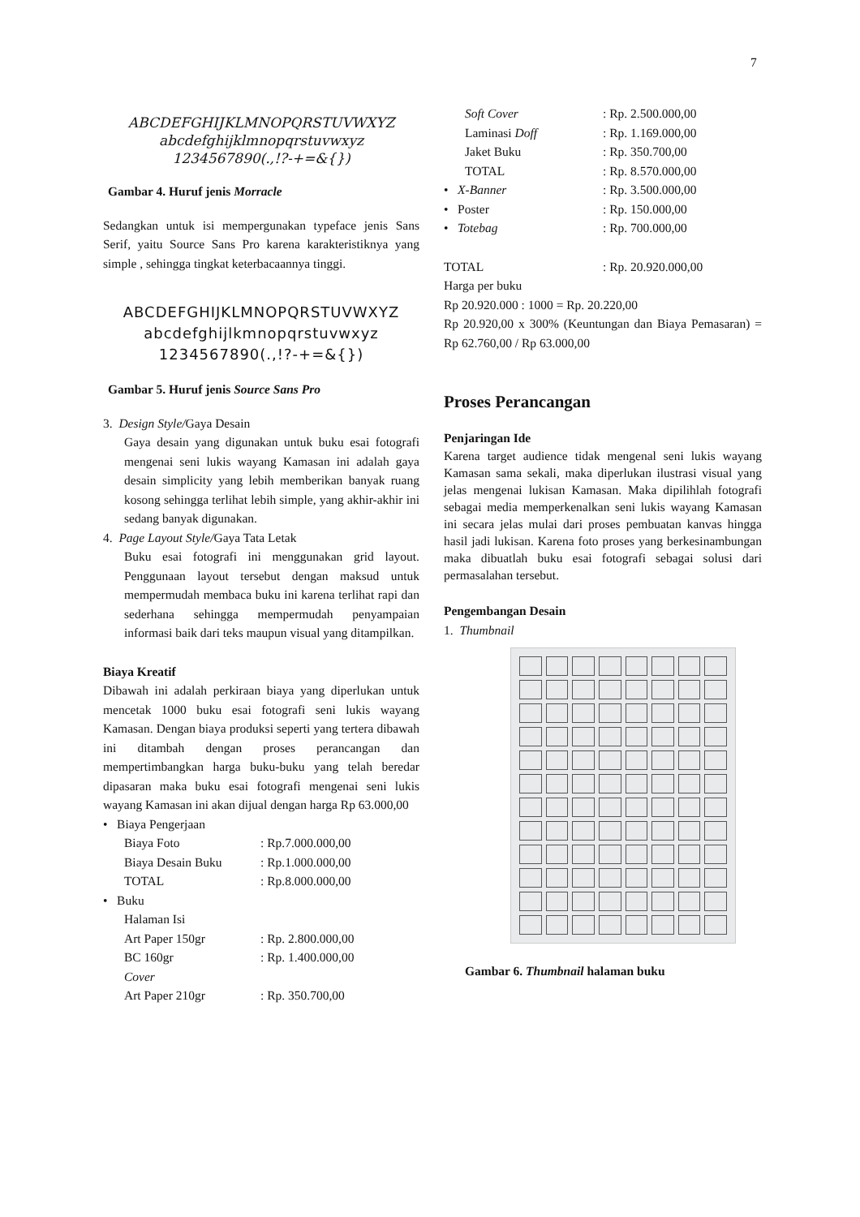7
ABCDEFGHIJKLMNOPQRSTUVWXYZ
abcdefghijklmnopqrstuvwxyz
1234567890(.,!?-+=&{})
Gambar 4. Huruf jenis Morracle
Sedangkan untuk isi mempergunakan typeface jenis Sans Serif, yaitu Source Sans Pro karena karakteristiknya yang simple , sehingga tingkat keterbacaannya tinggi.
ABCDEFGHIJKLMNOPQRSTUVWXYZ
abcdefghijlkmnopqrstuvwxyz
1234567890(.,!?-+=&{})
Gambar 5. Huruf jenis Source Sans Pro
3. Design Style/Gaya Desain
Gaya desain yang digunakan untuk buku esai fotografi mengenai seni lukis wayang Kamasan ini adalah gaya desain simplicity yang lebih memberikan banyak ruang kosong sehingga terlihat lebih simple, yang akhir-akhir ini sedang banyak digunakan.
4. Page Layout Style/Gaya Tata Letak
Buku esai fotografi ini menggunakan grid layout. Penggunaan layout tersebut dengan maksud untuk mempermudah membaca buku ini karena terlihat rapi dan sederhana sehingga mempermudah penyampaian informasi baik dari teks maupun visual yang ditampilkan.
Biaya Kreatif
Dibawah ini adalah perkiraan biaya yang diperlukan untuk mencetak 1000 buku esai fotografi seni lukis wayang Kamasan. Dengan biaya produksi seperti yang tertera dibawah ini ditambah dengan proses perancangan dan mempertimbangkan harga buku-buku yang telah beredar dipasaran maka buku esai fotografi mengenai seni lukis wayang Kamasan ini akan dijual dengan harga Rp 63.000,00
• Biaya Pengerjaan
Biaya Foto : Rp.7.000.000,00
Biaya Desain Buku : Rp.1.000.000,00
TOTAL : Rp.8.000.000,00
• Buku
Halaman Isi
Art Paper 150gr : Rp. 2.800.000,00
BC 160gr : Rp. 1.400.000,00
Cover
Art Paper 210gr : Rp. 350.700,00
Soft Cover : Rp. 2.500.000,00
Laminasi Doff : Rp. 1.169.000,00
Jaket Buku : Rp. 350.700,00
TOTAL : Rp. 8.570.000,00
• X-Banner : Rp. 3.500.000,00
• Poster : Rp. 150.000,00
• Totebag : Rp. 700.000,00
TOTAL : Rp. 20.920.000,00
Harga per buku
Rp 20.920.000 : 1000 = Rp. 20.220,00
Rp 20.920,00 x 300% (Keuntungan dan Biaya Pemasaran) = Rp 62.760,00 / Rp 63.000,00
Proses Perancangan
Penjaringan Ide
Karena target audience tidak mengenal seni lukis wayang Kamasan sama sekali, maka diperlukan ilustrasi visual yang jelas mengenai lukisan Kamasan. Maka dipilihlah fotografi sebagai media memperkenalkan seni lukis wayang Kamasan ini secara jelas mulai dari proses pembuatan kanvas hingga hasil jadi lukisan. Karena foto proses yang berkesinambungan maka dibuatlah buku esai fotografi sebagai solusi dari permasalahan tersebut.
Pengembangan Desain
1. Thumbnail
Gambar 6. Thumbnail halaman buku